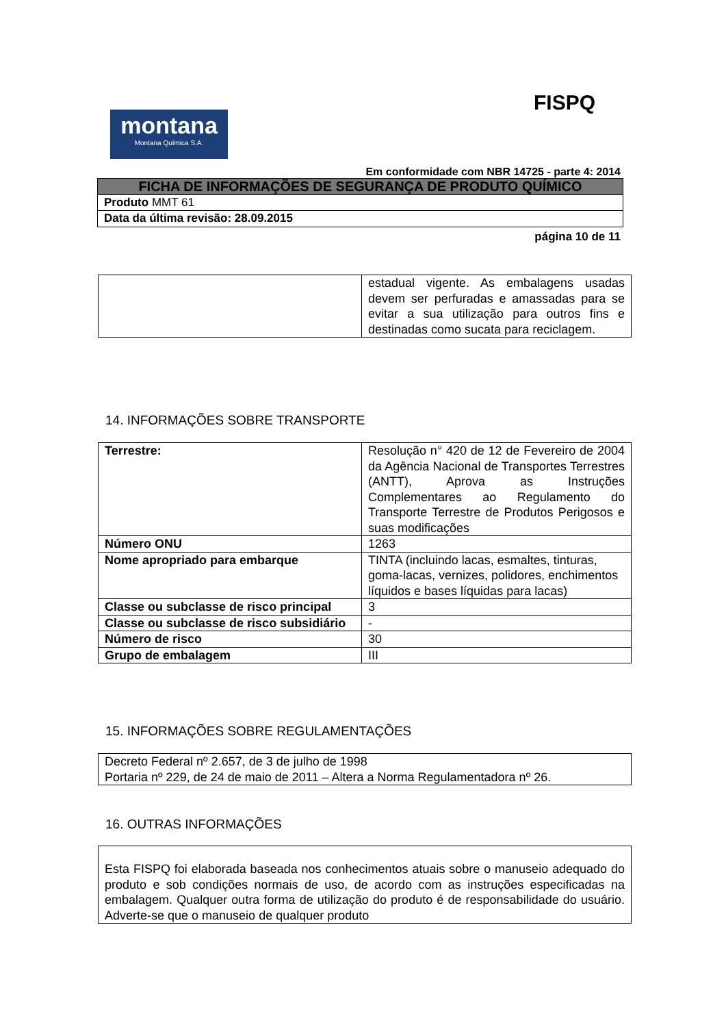FISPQ
montana
Montana Química S.A.
Em conformidade com NBR 14725 - parte 4: 2014
| FICHA DE INFORMAÇÕES DE SEGURANÇA DE PRODUTO QUÍMICO |
| Produto MMT 61 |
| Data da última revisão: 28.09.2015 |
página 10 de 11
| | estadual vigente. As embalagens usadas devem ser perfuradas e amassadas para se evitar a sua utilização para outros fins e destinadas como sucata para reciclagem. |
14. INFORMAÇÕES SOBRE TRANSPORTE
| Terrestre: | Resolução n° 420 de 12 de Fevereiro de 2004 da Agência Nacional de Transportes Terrestres (ANTT), Aprova as Instruções Complementares ao Regulamento do Transporte Terrestre de Produtos Perigosos e suas modificações |
| Número ONU | 1263 |
| Nome apropriado para embarque | TINTA (incluindo lacas, esmaltes, tinturas, goma-lacas, vernizes, polidores, enchimentos líquidos e bases líquidas para lacas) |
| Classe ou subclasse de risco principal | 3 |
| Classe ou subclasse de risco subsidiário | - |
| Número de risco | 30 |
| Grupo de embalagem | III |
15. INFORMAÇÕES SOBRE REGULAMENTAÇÕES
| Decreto Federal nº 2.657, de 3 de julho de 1998 Portaria nº 229, de 24 de maio de 2011 – Altera a Norma Regulamentadora nº 26. |
16. OUTRAS INFORMAÇÕES
| Esta FISPQ foi elaborada baseada nos conhecimentos atuais sobre o manuseio adequado do produto e sob condições normais de uso, de acordo com as instruções especificadas na embalagem. Qualquer outra forma de utilização do produto é de responsabilidade do usuário. Adverte-se que o manuseio de qualquer produto |